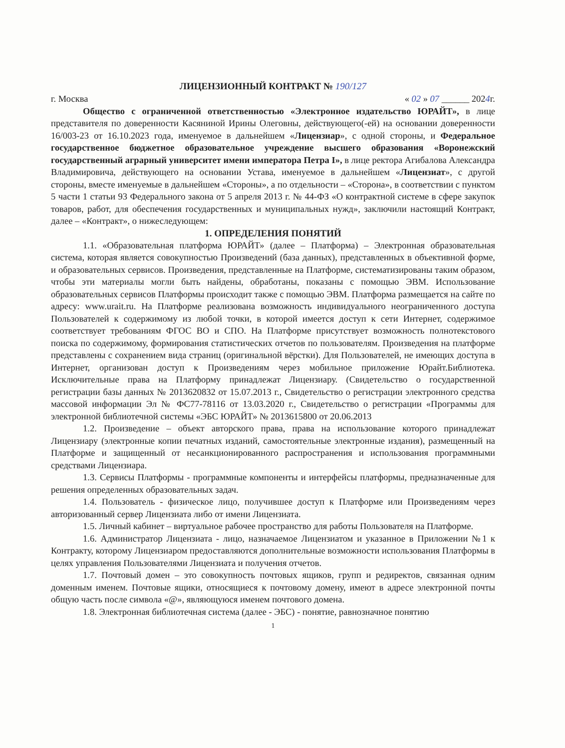ЛИЦЕНЗИОННЫЙ КОНТРАКТ № 190/127
г. Москва « 02 » 07 ______ 2024г.
Общество с ограниченной ответственностью «Электронное издательство ЮРАЙТ», в лице представителя по доверенности Касяниной Ирины Олеговны, действующего(-ей) на основании доверенности 16/003-23 от 16.10.2023 года, именуемое в дальнейшем «Лицензиар», с одной стороны, и Федеральное государственное бюджетное образовательное учреждение высшего образования «Воронежский государственный аграрный университет имени императора Петра I», в лице ректора Агибалова Александра Владимировича, действующего на основании Устава, именуемое в дальнейшем «Лицензиат», с другой стороны, вместе именуемые в дальнейшем «Стороны», а по отдельности – «Сторона», в соответствии с пунктом 5 части 1 статьи 93 Федерального закона от 5 апреля 2013 г. № 44-ФЗ «О контрактной системе в сфере закупок товаров, работ, для обеспечения государственных и муниципальных нужд», заключили настоящий Контракт, далее – «Контракт», о нижеследующем:
1. ОПРЕДЕЛЕНИЯ ПОНЯТИЙ
1.1. «Образовательная платформа ЮРАЙТ» (далее – Платформа) – Электронная образовательная система, которая является совокупностью Произведений (база данных), представленных в объективной форме, и образовательных сервисов. Произведения, представленные на Платформе, систематизированы таким образом, чтобы эти материалы могли быть найдены, обработаны, показаны с помощью ЭВМ. Использование образовательных сервисов Платформы происходит также с помощью ЭВМ. Платформа размещается на сайте по адресу: www.urait.ru. На Платформе реализована возможность индивидуального неограниченного доступа Пользователей к содержимому из любой точки, в которой имеется доступ к сети Интернет, содержимое соответствует требованиям ФГОС ВО и СПО. На Платформе присутствует возможность полнотекстового поиска по содержимому, формирования статистических отчетов по пользователям. Произведения на платформе представлены с сохранением вида страниц (оригинальной вёрстки). Для Пользователей, не имеющих доступа в Интернет, организован доступ к Произведениям через мобильное приложение Юрайт.Библиотека. Исключительные права на Платформу принадлежат Лицензиару. (Свидетельство о государственной регистрации базы данных № 2013620832 от 15.07.2013 г., Свидетельство о регистрации электронного средства массовой информации Эл № ФС77-78116 от 13.03.2020 г., Свидетельство о регистрации «Программы для электронной библиотечной системы «ЭБС ЮРАЙТ» № 2013615800 от 20.06.2013
1.2. Произведение – объект авторского права, права на использование которого принадлежат Лицензиару (электронные копии печатных изданий, самостоятельные электронные издания), размещенный на Платформе и защищенный от несанкционированного распространения и использования программными средствами Лицензиара.
1.3. Сервисы Платформы - программные компоненты и интерфейсы платформы, предназначенные для решения определенных образовательных задач.
1.4. Пользователь - физическое лицо, получившее доступ к Платформе или Произведениям через авторизованный сервер Лицензиата либо от имени Лицензиата.
1.5. Личный кабинет – виртуальное рабочее пространство для работы Пользователя на Платформе.
1.6. Администратор Лицензиата - лицо, назначаемое Лицензиатом и указанное в Приложении №1 к Контракту, которому Лицензиаром предоставляются дополнительные возможности использования Платформы в целях управления Пользователями Лицензиата и получения отчетов.
1.7. Почтовый домен – это совокупность почтовых ящиков, групп и редиректов, связанная одним доменным именем. Почтовые ящики, относящиеся к почтовому домену, имеют в адресе электронной почты общую часть после символа «@», являющуюся именем почтового домена.
1.8. Электронная библиотечная система (далее - ЭБС) - понятие, равнозначное понятию
1